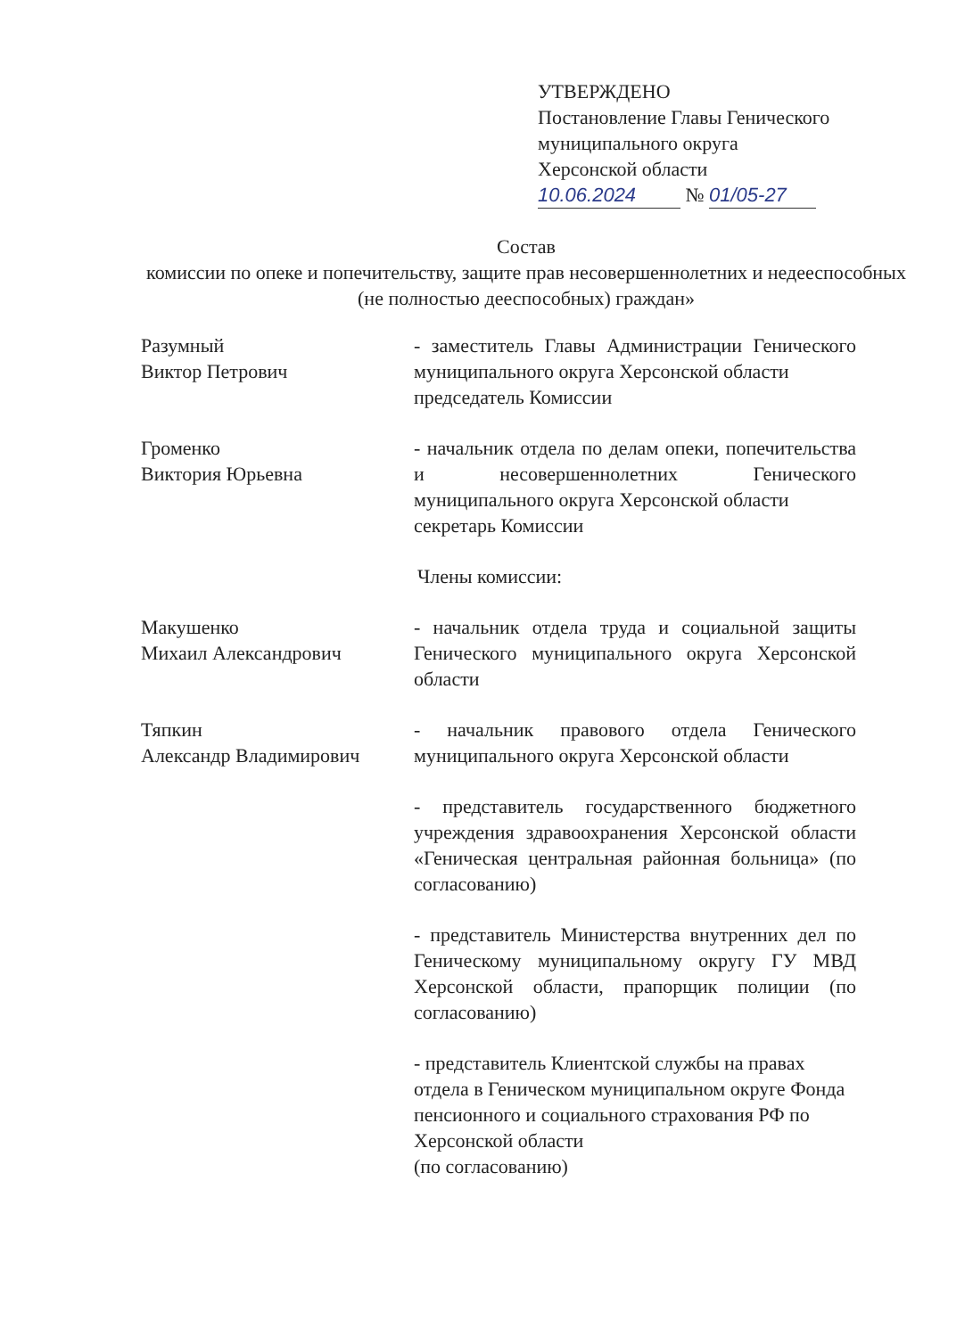УТВЕРЖДЕНО
Постановление Главы Генического
муниципального округа
Херсонской области
10.06.2024 № 01/05-27
Состав
комиссии по опеке и попечительству, защите прав несовершеннолетних и недееспособных (не полностью дееспособных) граждан»
Разумный
Виктор Петрович
- заместитель Главы Администрации Генического муниципального округа Херсонской области
председатель Комиссии
Громенко
Виктория Юрьевна
- начальник отдела по делам опеки, попечительства и несовершеннолетних Генического муниципального округа Херсонской области
секретарь Комиссии
Члены комиссии:
Макушенко
Михаил Александрович
- начальник отдела труда и социальной защиты Генического муниципального округа Херсонской области
Тяпкин
Александр Владимирович
- начальник правового отдела Генического муниципального округа Херсонской области
- представитель государственного бюджетного учреждения здравоохранения Херсонской области «Геническая центральная районная больница» (по согласованию)
- представитель Министерства внутренних дел по Геническому муниципальному округу ГУ МВД Херсонской области, прапорщик полиции (по согласованию)
- представитель Клиентской службы на правах отдела в Геническом муниципальном округе Фонда пенсионного и социального страхования РФ по Херсонской области
(по согласованию)